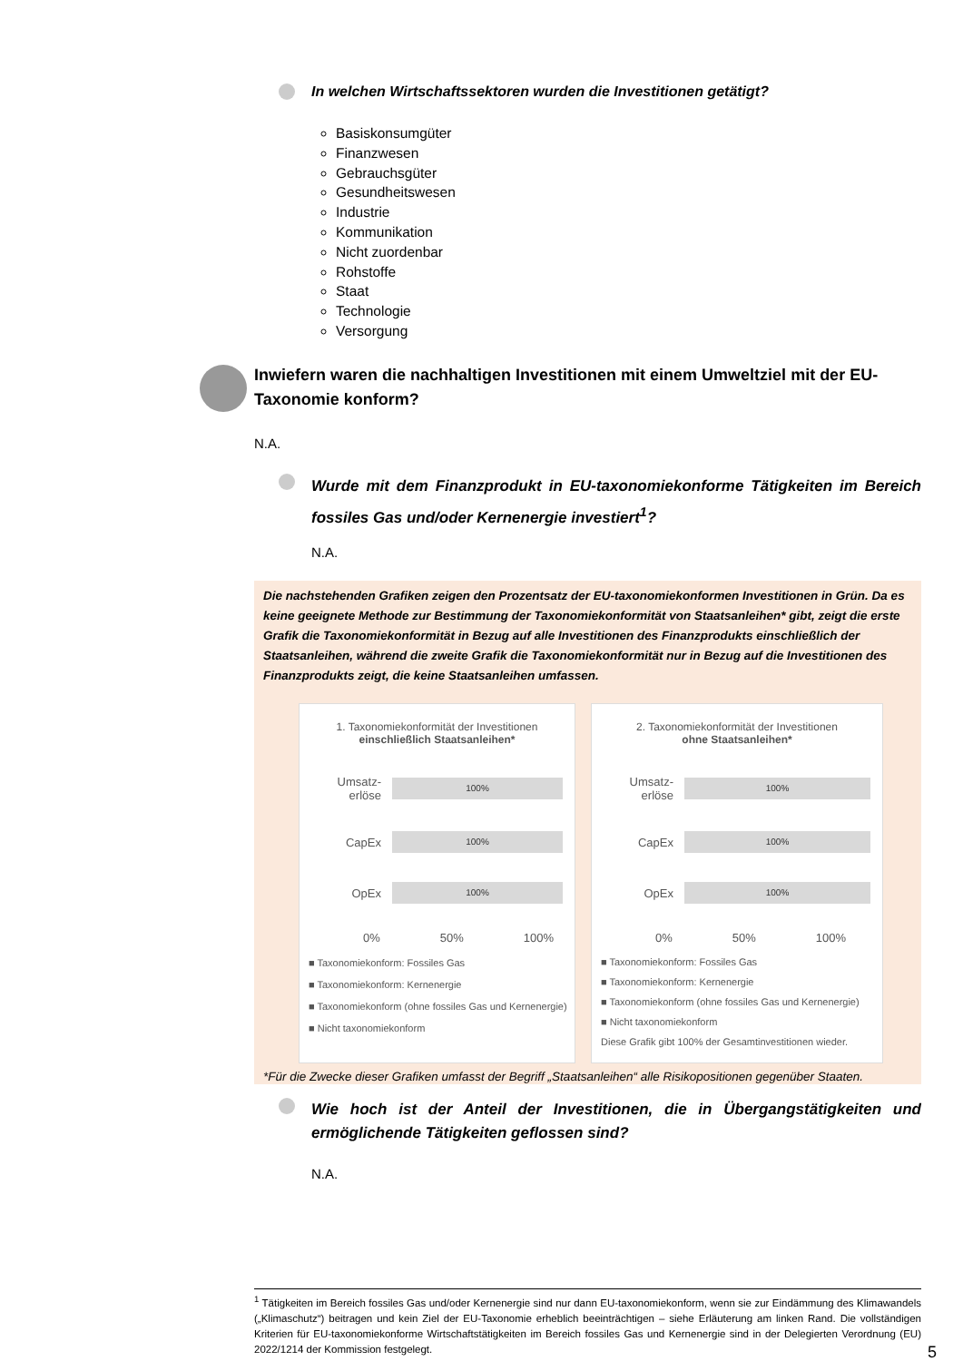In welchen Wirtschaftssektoren wurden die Investitionen getätigt?
Basiskonsumgüter
Finanzwesen
Gebrauchsgüter
Gesundheitswesen
Industrie
Kommunikation
Nicht zuordenbar
Rohstoffe
Staat
Technologie
Versorgung
Inwiefern waren die nachhaltigen Investitionen mit einem Umweltziel mit der EU-Taxonomie konform?
N.A.
Wurde mit dem Finanzprodukt in EU-taxonomiekonforme Tätigkeiten im Bereich fossiles Gas und/oder Kernenergie investiert<sup>1</sup>?
N.A.
Die nachstehenden Grafiken zeigen den Prozentsatz der EU-taxonomiekonformen Investitionen in Grün. Da es keine geeignete Methode zur Bestimmung der Taxonomiekonformität von Staatsanleihen* gibt, zeigt die erste Grafik die Taxonomiekonformität in Bezug auf alle Investitionen des Finanzprodukts einschließlich der Staatsanleihen, während die zweite Grafik die Taxonomiekonformität nur in Bezug auf die Investitionen des Finanzprodukts zeigt, die keine Staatsanleihen umfassen.
1. Taxonomiekonformität der Investitionen
einschließlich Staatsanleihen*
Umsatz-erlöse
100%
CapEx
100%
OpEx
100%
0% 50% 100%
■ Taxonomiekonform: Fossiles Gas
■ Taxonomiekonform: Kernenergie
■ Taxonomiekonform (ohne fossiles Gas und Kernenergie)
■ Nicht taxonomiekonform
2. Taxonomiekonformität der Investitionen
ohne Staatsanleihen*
Umsatz-erlöse
100%
CapEx
100%
OpEx
100%
0% 50% 100%
■ Taxonomiekonform: Fossiles Gas
■ Taxonomiekonform: Kernenergie
■ Taxonomiekonform (ohne fossiles Gas und Kernenergie)
■ Nicht taxonomiekonform
Diese Grafik gibt 100% der Gesamtinvestitionen wieder.
*Für die Zwecke dieser Grafiken umfasst der Begriff „Staatsanleihen“ alle Risikopositionen gegenüber Staaten.
Wie hoch ist der Anteil der Investitionen, die in Übergangstätigkeiten und ermöglichende Tätigkeiten geflossen sind?
N.A.
<sup>1</sup> Tätigkeiten im Bereich fossiles Gas und/oder Kernenergie sind nur dann EU-taxonomiekonform, wenn sie zur Eindämmung des Klimawandels („Klimaschutz“) beitragen und kein Ziel der EU-Taxonomie erheblich beeinträchtigen – siehe Erläuterung am linken Rand. Die vollständigen Kriterien für EU-taxonomiekonforme Wirtschaftstätigkeiten im Bereich fossiles Gas und Kernenergie sind in der Delegierten Verordnung (EU) 2022/1214 der Kommission festgelegt.
5